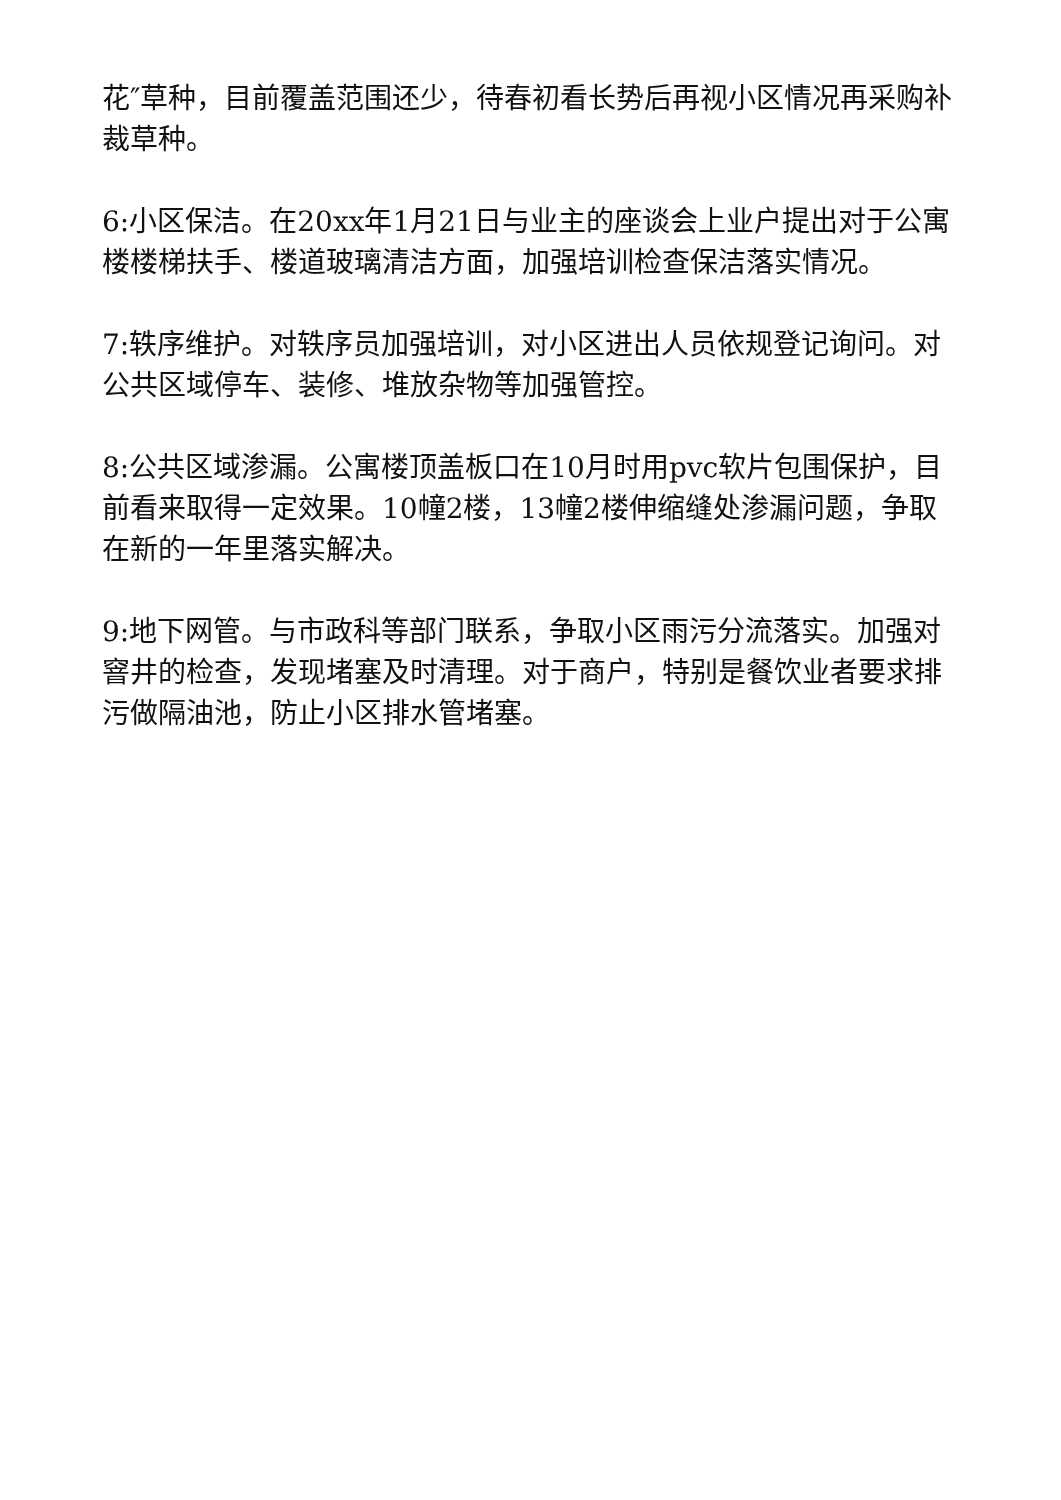花″草种，目前覆盖范围还少，待春初看长势后再视小区情况再采购补裁草种。
6:小区保洁。在20xx年1月21日与业主的座谈会上业户提出对于公寓楼楼梯扶手、楼道玻璃清洁方面，加强培训检查保洁落实情况。
7:轶序维护。对轶序员加强培训，对小区进出人员依规登记询问。对公共区域停车、装修、堆放杂物等加强管控。
8:公共区域渗漏。公寓楼顶盖板口在10月时用pvc软片包围保护，目前看来取得一定效果。10幢2楼，13幢2楼伸缩缝处渗漏问题，争取在新的一年里落实解决。
9:地下网管。与市政科等部门联系，争取小区雨污分流落实。加强对窨井的检查，发现堵塞及时清理。对于商户，特别是餐饮业者要求排污做隔油池，防止小区排水管堵塞。